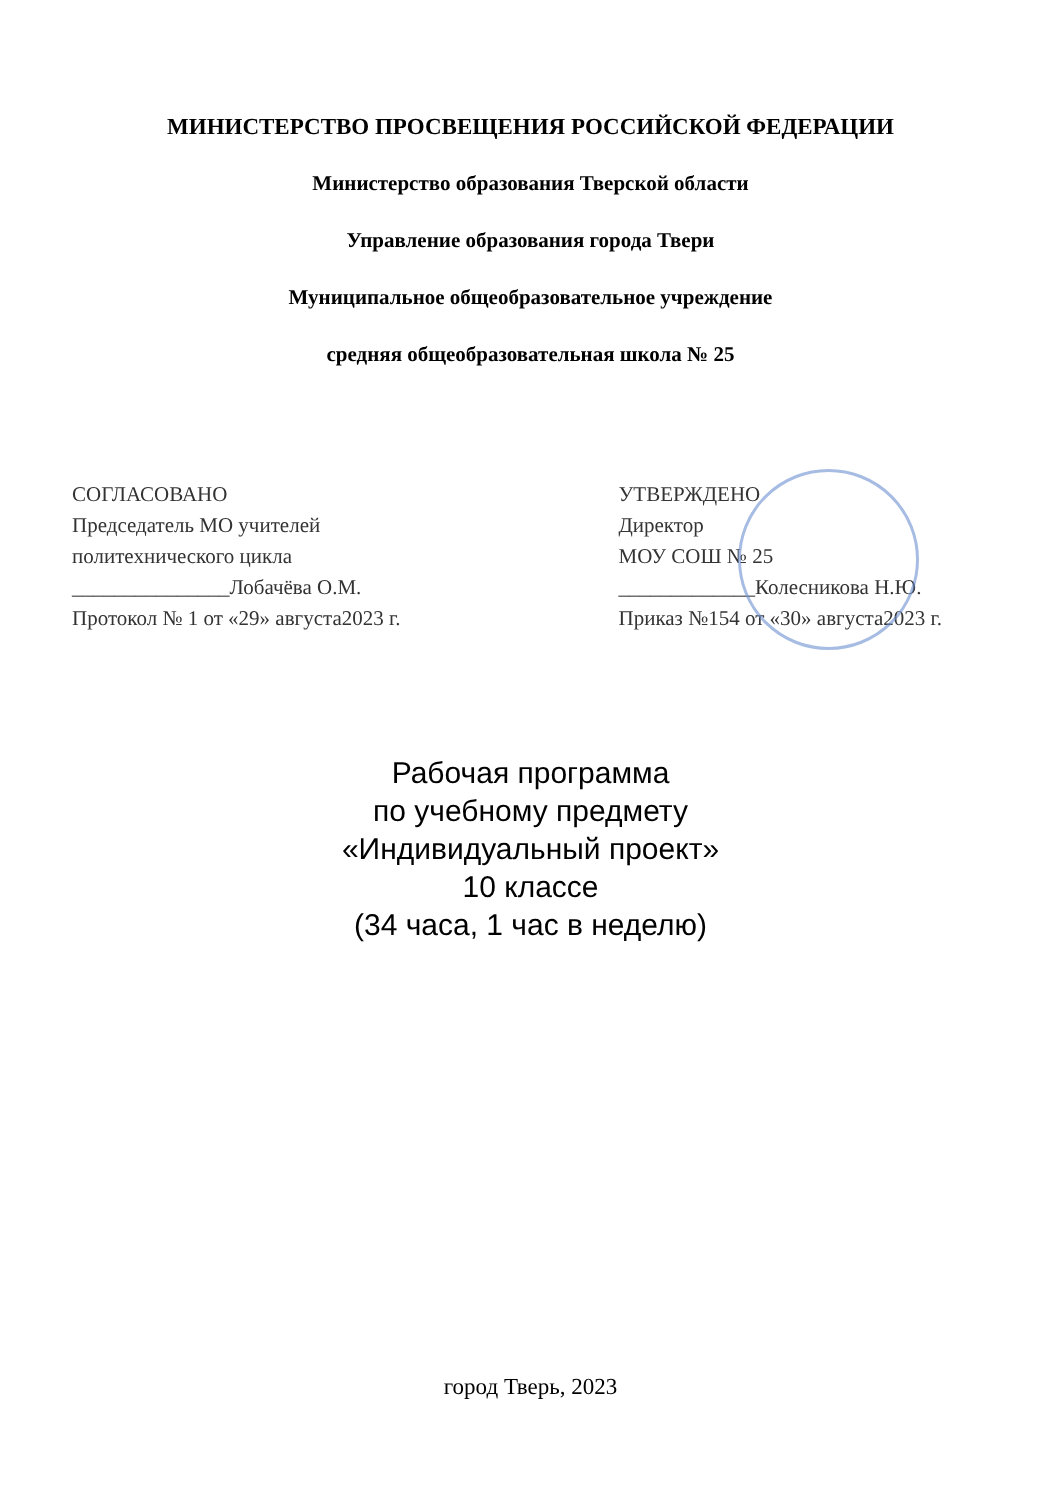МИНИСТЕРСТВО ПРОСВЕЩЕНИЯ РОССИЙСКОЙ ФЕДЕРАЦИИ
Министерство образования Тверской области
Управление образования города Твери
Муниципальное общеобразовательное учреждение
средняя общеобразовательная школа № 25
СОГЛАСОВАНО
Председатель МО учителей
политехнического цикла
_______________Лобачёва О.М.
Протокол № 1 от «29» августа2023 г.
УТВЕРЖДЕНО
Директор
МОУ СОШ № 25
_____________Колесникова Н.Ю.
Приказ №154 от «30» августа2023 г.
Рабочая программа
по учебному предмету
«Индивидуальный проект»
10 классе
(34 часа, 1 час в неделю)
город Тверь, 2023